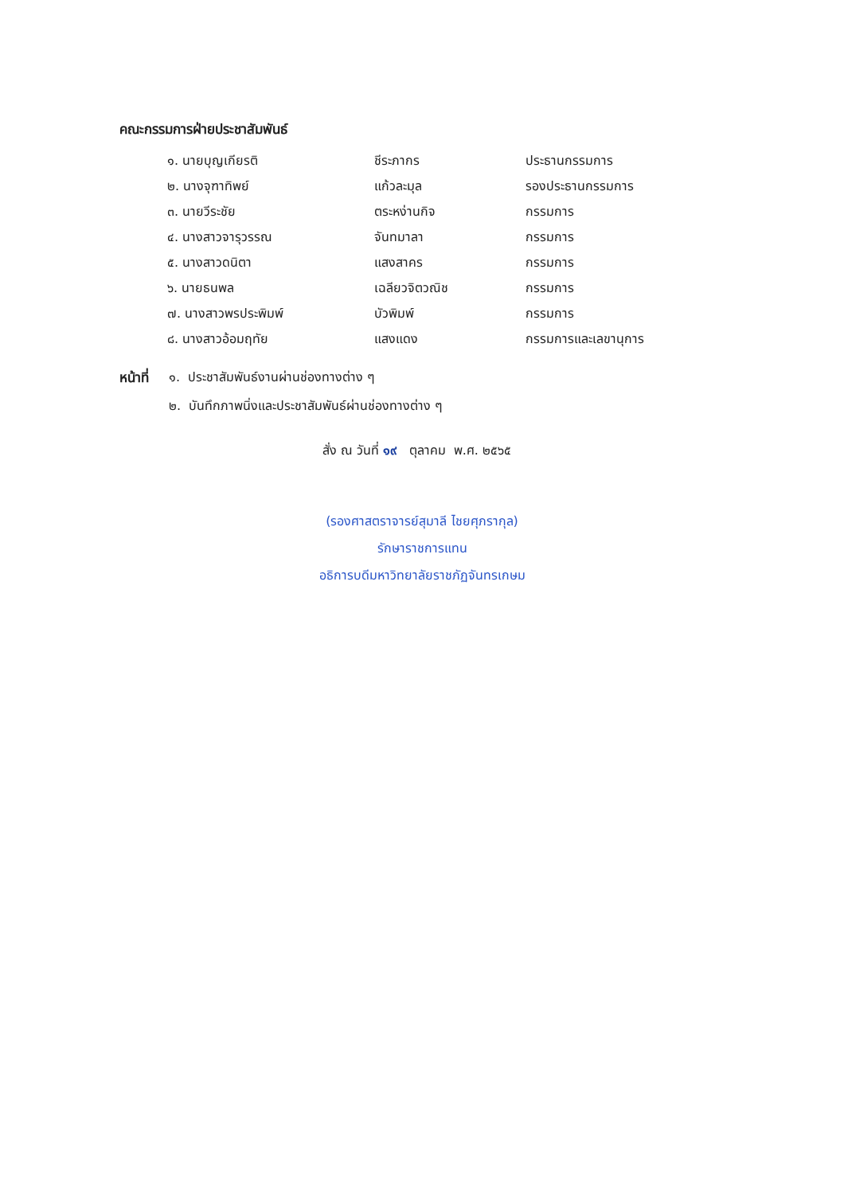คณะกรรมการฝ่ายประชาสัมพันธ์
| ๑. นายบุญเกียรติ | ชีระภากร | ประธานกรรมการ |
| ๒. นางจุฑาทิพย์ | แก้วละมุล | รองประธานกรรมการ |
| ๓. นายวีระชัย | ตระหง่านกิจ | กรรมการ |
| ๔. นางสาวจารุวรรณ | จันทมาลา | กรรมการ |
| ๕. นางสาวดนิตา | แสงสาคร | กรรมการ |
| ๖. นายธนพล | เฉลียวจิตวณิช | กรรมการ |
| ๗. นางสาวพรประพิมพ์ | บัวพิมพ์ | กรรมการ |
| ๘. นางสาวอ้อมฤทัย | แสงแดง | กรรมการและเลขานุการ |
หน้าที่
๑. ประชาสัมพันธ์งานผ่านช่องทางต่าง ๆ
๒. บันทึกภาพนิ่งและประชาสัมพันธ์ผ่านช่องทางต่าง ๆ
สั่ง ณ วันที่ ๑๙ ตุลาคม พ.ศ. ๒๕๖๕
(รองศาสตราจารย์สุมาลี ไชยศุภรากุล)
รักษาราชการแทน
อธิการบดีมหาวิทยาลัยราชภัฏจันทรเกษม